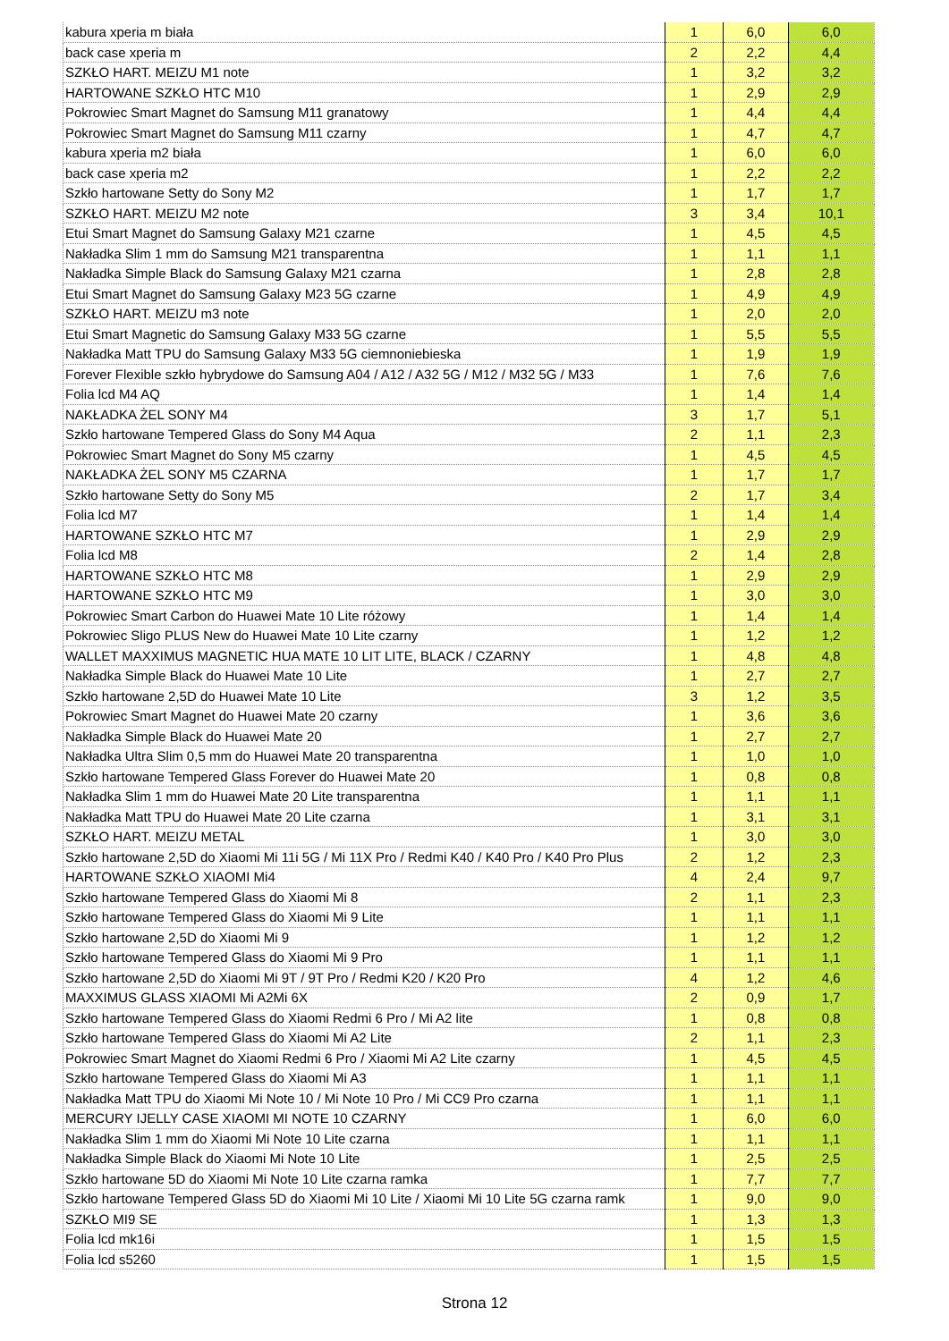| kabura xperia m biała | 1 | 6,0 | 6,0 |
| back case xperia m | 2 | 2,2 | 4,4 |
| SZKŁO HART. MEIZU M1 note | 1 | 3,2 | 3,2 |
| HARTOWANE SZKŁO HTC M10 | 1 | 2,9 | 2,9 |
| Pokrowiec Smart Magnet do Samsung M11 granatowy | 1 | 4,4 | 4,4 |
| Pokrowiec Smart Magnet do Samsung M11 czarny | 1 | 4,7 | 4,7 |
| kabura xperia m2 biała | 1 | 6,0 | 6,0 |
| back case xperia m2 | 1 | 2,2 | 2,2 |
| Szkło hartowane Setty do Sony M2 | 1 | 1,7 | 1,7 |
| SZKŁO HART. MEIZU M2 note | 3 | 3,4 | 10,1 |
| Etui Smart Magnet do Samsung Galaxy M21 czarne | 1 | 4,5 | 4,5 |
| Nakładka Slim 1 mm do Samsung M21 transparentna | 1 | 1,1 | 1,1 |
| Nakładka Simple Black do Samsung Galaxy M21 czarna | 1 | 2,8 | 2,8 |
| Etui Smart Magnet do Samsung Galaxy M23 5G czarne | 1 | 4,9 | 4,9 |
| SZKŁO HART. MEIZU m3 note | 1 | 2,0 | 2,0 |
| Etui Smart Magnetic do Samsung Galaxy M33 5G czarne | 1 | 5,5 | 5,5 |
| Nakładka Matt TPU do Samsung Galaxy M33 5G ciemnoniebieska | 1 | 1,9 | 1,9 |
| Forever Flexible szkło hybrydowe do Samsung A04 / A12 / A32 5G / M12 / M32 5G / M33 | 1 | 7,6 | 7,6 |
| Folia lcd M4 AQ | 1 | 1,4 | 1,4 |
| NAKŁADKA ŻEL SONY M4 | 3 | 1,7 | 5,1 |
| Szkło hartowane Tempered Glass do Sony M4 Aqua | 2 | 1,1 | 2,3 |
| Pokrowiec Smart Magnet do Sony M5 czarny | 1 | 4,5 | 4,5 |
| NAKŁADKA ŻEL SONY M5 CZARNA | 1 | 1,7 | 1,7 |
| Szkło hartowane Setty do Sony M5 | 2 | 1,7 | 3,4 |
| Folia lcd M7 | 1 | 1,4 | 1,4 |
| HARTOWANE SZKŁO HTC M7 | 1 | 2,9 | 2,9 |
| Folia lcd M8 | 2 | 1,4 | 2,8 |
| HARTOWANE SZKŁO HTC M8 | 1 | 2,9 | 2,9 |
| HARTOWANE SZKŁO HTC M9 | 1 | 3,0 | 3,0 |
| Pokrowiec Smart Carbon do Huawei Mate 10 Lite różowy | 1 | 1,4 | 1,4 |
| Pokrowiec Sligo PLUS New do Huawei Mate 10 Lite czarny | 1 | 1,2 | 1,2 |
| WALLET MAXXIMUS MAGNETIC HUA MATE 10 LIT LITE, BLACK / CZARNY | 1 | 4,8 | 4,8 |
| Nakładka Simple Black do Huawei Mate 10 Lite | 1 | 2,7 | 2,7 |
| Szkło hartowane 2,5D do Huawei Mate 10 Lite | 3 | 1,2 | 3,5 |
| Pokrowiec Smart Magnet do Huawei Mate 20 czarny | 1 | 3,6 | 3,6 |
| Nakładka Simple Black do Huawei Mate 20 | 1 | 2,7 | 2,7 |
| Nakładka Ultra Slim 0,5 mm do Huawei Mate 20 transparentna | 1 | 1,0 | 1,0 |
| Szkło hartowane Tempered Glass Forever do Huawei Mate 20 | 1 | 0,8 | 0,8 |
| Nakładka Slim 1 mm do Huawei Mate 20 Lite transparentna | 1 | 1,1 | 1,1 |
| Nakładka Matt TPU do Huawei Mate 20 Lite czarna | 1 | 3,1 | 3,1 |
| SZKŁO HART. MEIZU METAL | 1 | 3,0 | 3,0 |
| Szkło hartowane 2,5D do Xiaomi Mi 11i 5G / Mi 11X Pro / Redmi K40 / K40 Pro / K40 Pro Plus | 2 | 1,2 | 2,3 |
| HARTOWANE SZKŁO XIAOMI Mi4 | 4 | 2,4 | 9,7 |
| Szkło hartowane Tempered Glass do Xiaomi Mi 8 | 2 | 1,1 | 2,3 |
| Szkło hartowane Tempered Glass do Xiaomi Mi 9 Lite | 1 | 1,1 | 1,1 |
| Szkło hartowane 2,5D do Xiaomi Mi 9 | 1 | 1,2 | 1,2 |
| Szkło hartowane Tempered Glass do Xiaomi Mi 9 Pro | 1 | 1,1 | 1,1 |
| Szkło hartowane 2,5D do Xiaomi Mi 9T / 9T Pro / Redmi K20 / K20 Pro | 4 | 1,2 | 4,6 |
| MAXXIMUS GLASS XIAOMI Mi A2Mi 6X | 2 | 0,9 | 1,7 |
| Szkło hartowane Tempered Glass do Xiaomi Redmi 6 Pro / Mi A2 lite | 1 | 0,8 | 0,8 |
| Szkło hartowane Tempered Glass do Xiaomi Mi A2 Lite | 2 | 1,1 | 2,3 |
| Pokrowiec Smart Magnet do Xiaomi Redmi 6 Pro / Xiaomi Mi A2 Lite czarny | 1 | 4,5 | 4,5 |
| Szkło hartowane Tempered Glass do Xiaomi Mi A3 | 1 | 1,1 | 1,1 |
| Nakładka Matt TPU do Xiaomi Mi Note 10 / Mi Note 10 Pro / Mi CC9 Pro czarna | 1 | 1,1 | 1,1 |
| MERCURY IJELLY CASE XIAOMI MI NOTE 10 CZARNY | 1 | 6,0 | 6,0 |
| Nakładka Slim 1 mm do Xiaomi Mi Note 10 Lite czarna | 1 | 1,1 | 1,1 |
| Nakładka Simple Black do Xiaomi Mi Note 10 Lite | 1 | 2,5 | 2,5 |
| Szkło hartowane 5D do Xiaomi Mi Note 10 Lite czarna ramka | 1 | 7,7 | 7,7 |
| Szkło hartowane Tempered Glass 5D do Xiaomi Mi 10 Lite / Xiaomi Mi 10 Lite 5G czarna ramk | 1 | 9,0 | 9,0 |
| SZKŁO MI9 SE | 1 | 1,3 | 1,3 |
| Folia lcd mk16i | 1 | 1,5 | 1,5 |
| Folia lcd s5260 | 1 | 1,5 | 1,5 |
Strona 12